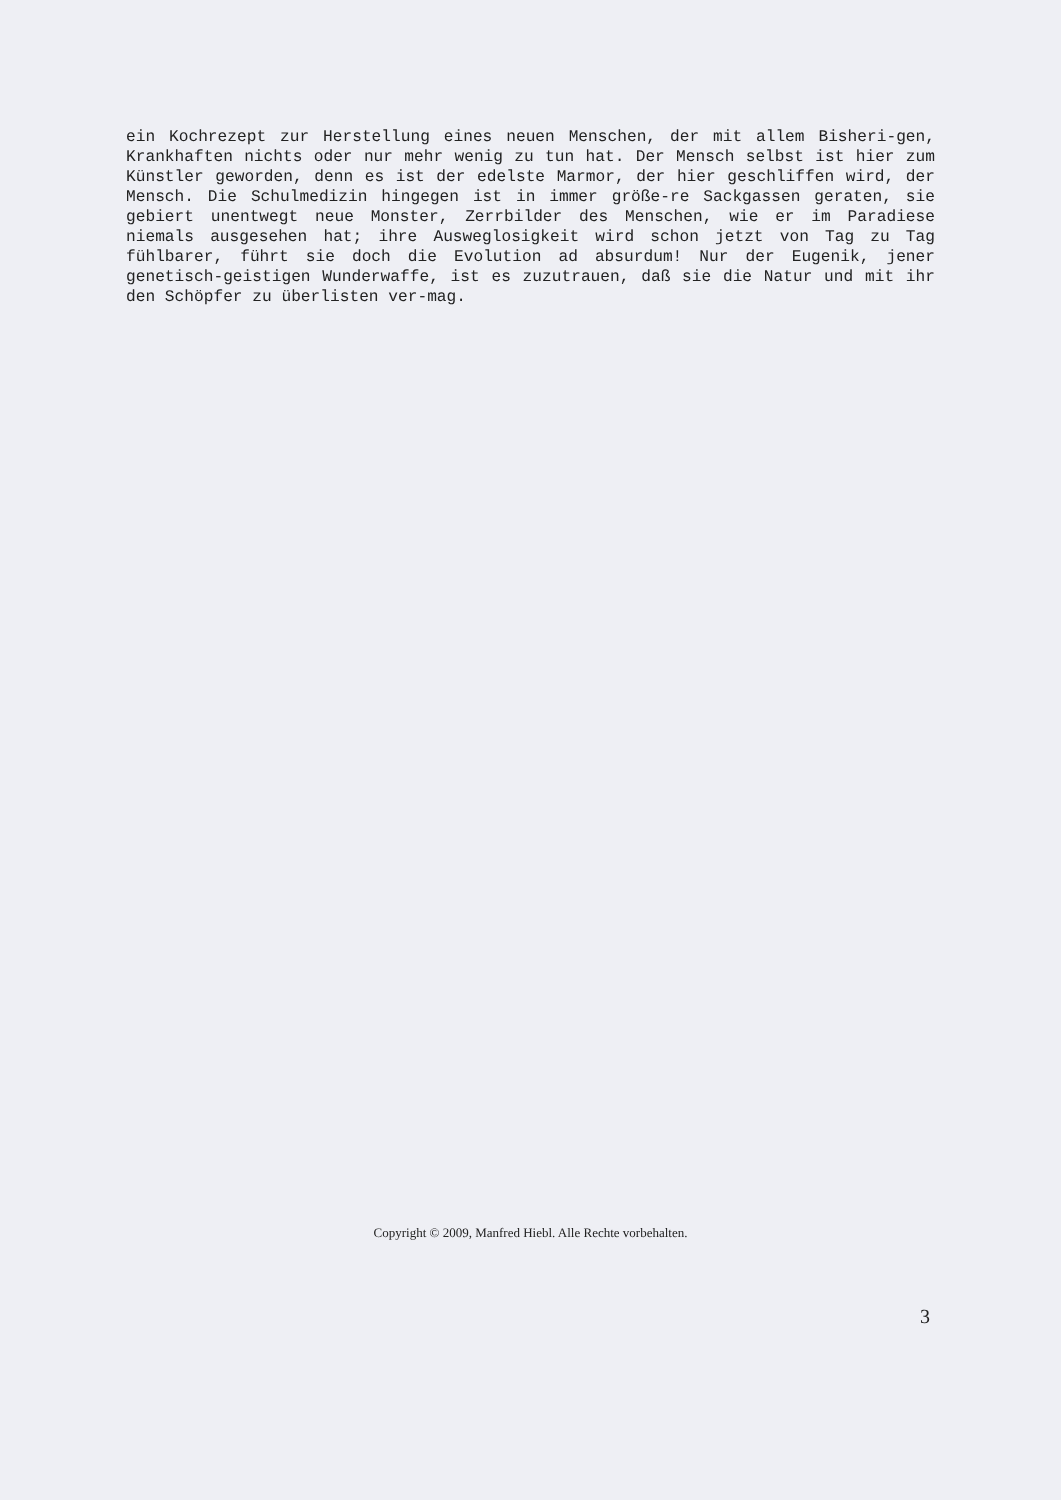ein Kochrezept zur Herstellung eines neuen Menschen, der mit allem Bisheri-gen, Krankhaften nichts oder nur mehr wenig zu tun hat. Der Mensch selbst ist hier zum Künstler geworden, denn es ist der edelste Marmor, der hier geschliffen wird, der Mensch. Die Schulmedizin hingegen ist in immer größe-re Sackgassen geraten, sie gebiert unentwegt neue Monster, Zerrbilder des Menschen, wie er im Paradiese niemals ausgesehen hat; ihre Ausweglosigkeit wird schon jetzt von Tag zu Tag fühlbarer, führt sie doch die Evolution ad absurdum! Nur der Eugenik, jener genetisch-geistigen Wunderwaffe, ist es zuzutrauen, daß sie die Natur und mit ihr den Schöpfer zu überlisten ver-mag.
Copyright © 2009, Manfred Hiebl. Alle Rechte vorbehalten.
3